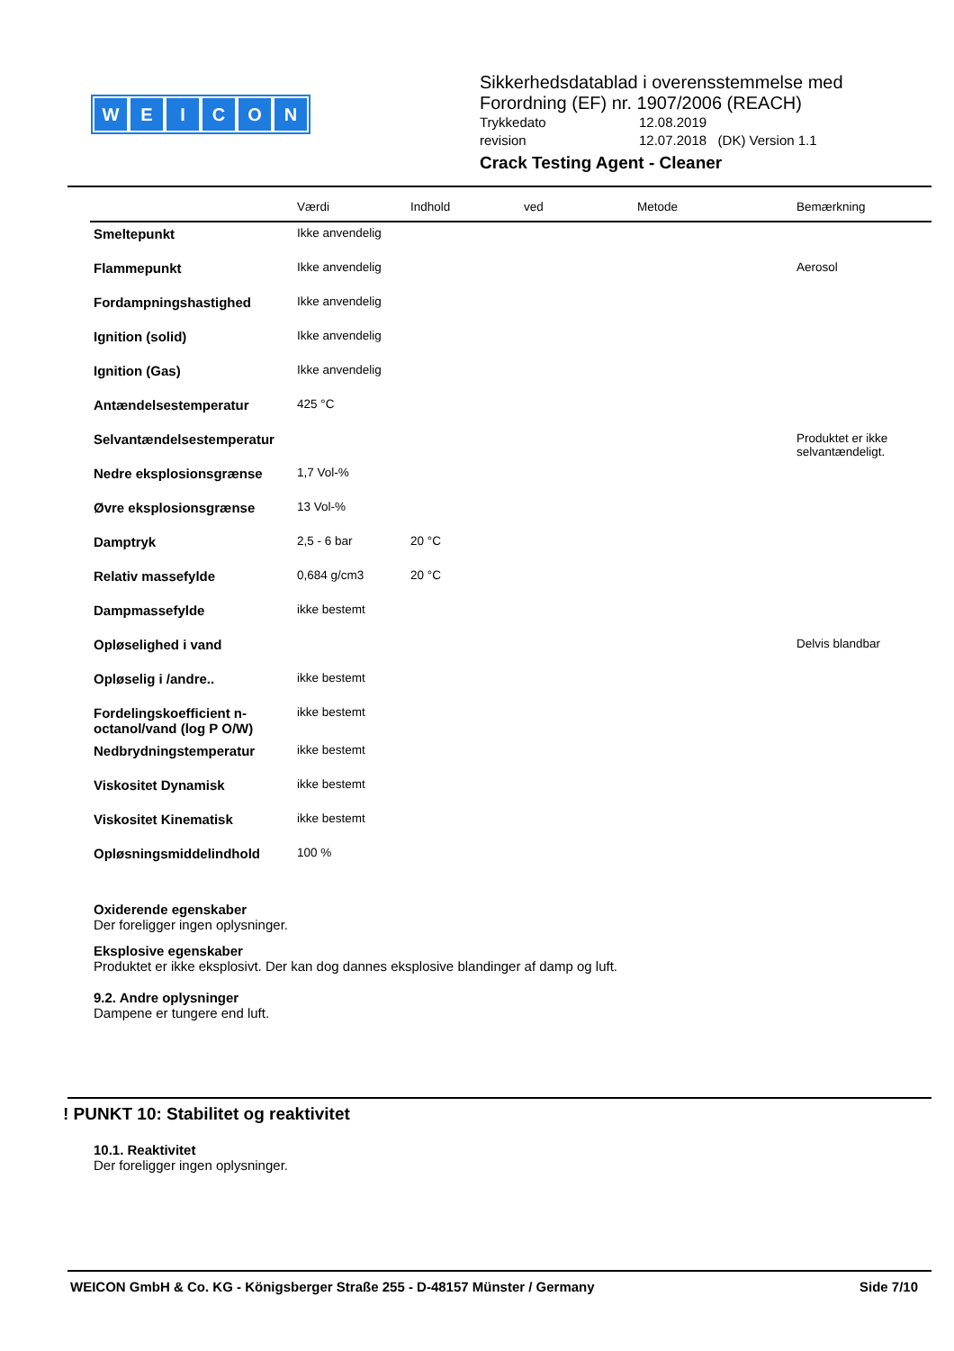WEICON
Sikkerhedsdatablad i overensstemmelse med Forordning (EF) nr. 1907/2006 (REACH)
Trykkedato 12.08.2019
revision 12.07.2018 (DK) Version 1.1
Crack Testing Agent - Cleaner
| | Værdi | Indhold | ved | Metode | Bemærkning |
| --- | --- | --- | --- | --- | --- |
| Smeltepunkt | Ikke anvendelig | | | | |
| Flammepunkt | Ikke anvendelig | | | | Aerosol |
| Fordampningshastighed | Ikke anvendelig | | | | |
| Ignition (solid) | Ikke anvendelig | | | | |
| Ignition (Gas) | Ikke anvendelig | | | | |
| Antændelsestemperatur | 425 °C | | | | |
| Selvantændelsestemperatur | | | | | Produktet er ikke selvantændeligt. |
| Nedre eksplosionsgrænse | 1,7 Vol-% | | | | |
| Øvre eksplosionsgrænse | 13 Vol-% | | | | |
| Damptryk | 2,5 - 6 bar | 20 °C | | | |
| Relativ massefylde | 0,684 g/cm3 | 20 °C | | | |
| Dampmassefylde | ikke bestemt | | | | |
| Opløselighed i vand | | | | | Delvis blandbar |
| Opløselig i /andre.. | ikke bestemt | | | | |
| Fordelingskoefficient n-octanol/vand (log P O/W) | ikke bestemt | | | | |
| Nedbrydningstemperatur | ikke bestemt | | | | |
| Viskositet Dynamisk | ikke bestemt | | | | |
| Viskositet Kinematisk | ikke bestemt | | | | |
| Opløsningsmiddelindhold | 100 % | | | | |
Oxiderende egenskaber
Der foreligger ingen oplysninger.
Eksplosive egenskaber
Produktet er ikke eksplosivt. Der kan dog dannes eksplosive blandinger af damp og luft.
9.2. Andre oplysninger
Dampene er tungere end luft.
! PUNKT 10: Stabilitet og reaktivitet
10.1. Reaktivitet
Der foreligger ingen oplysninger.
WEICON GmbH & Co. KG - Königsberger Straße 255 - D-48157 Münster / Germany Side 7/10